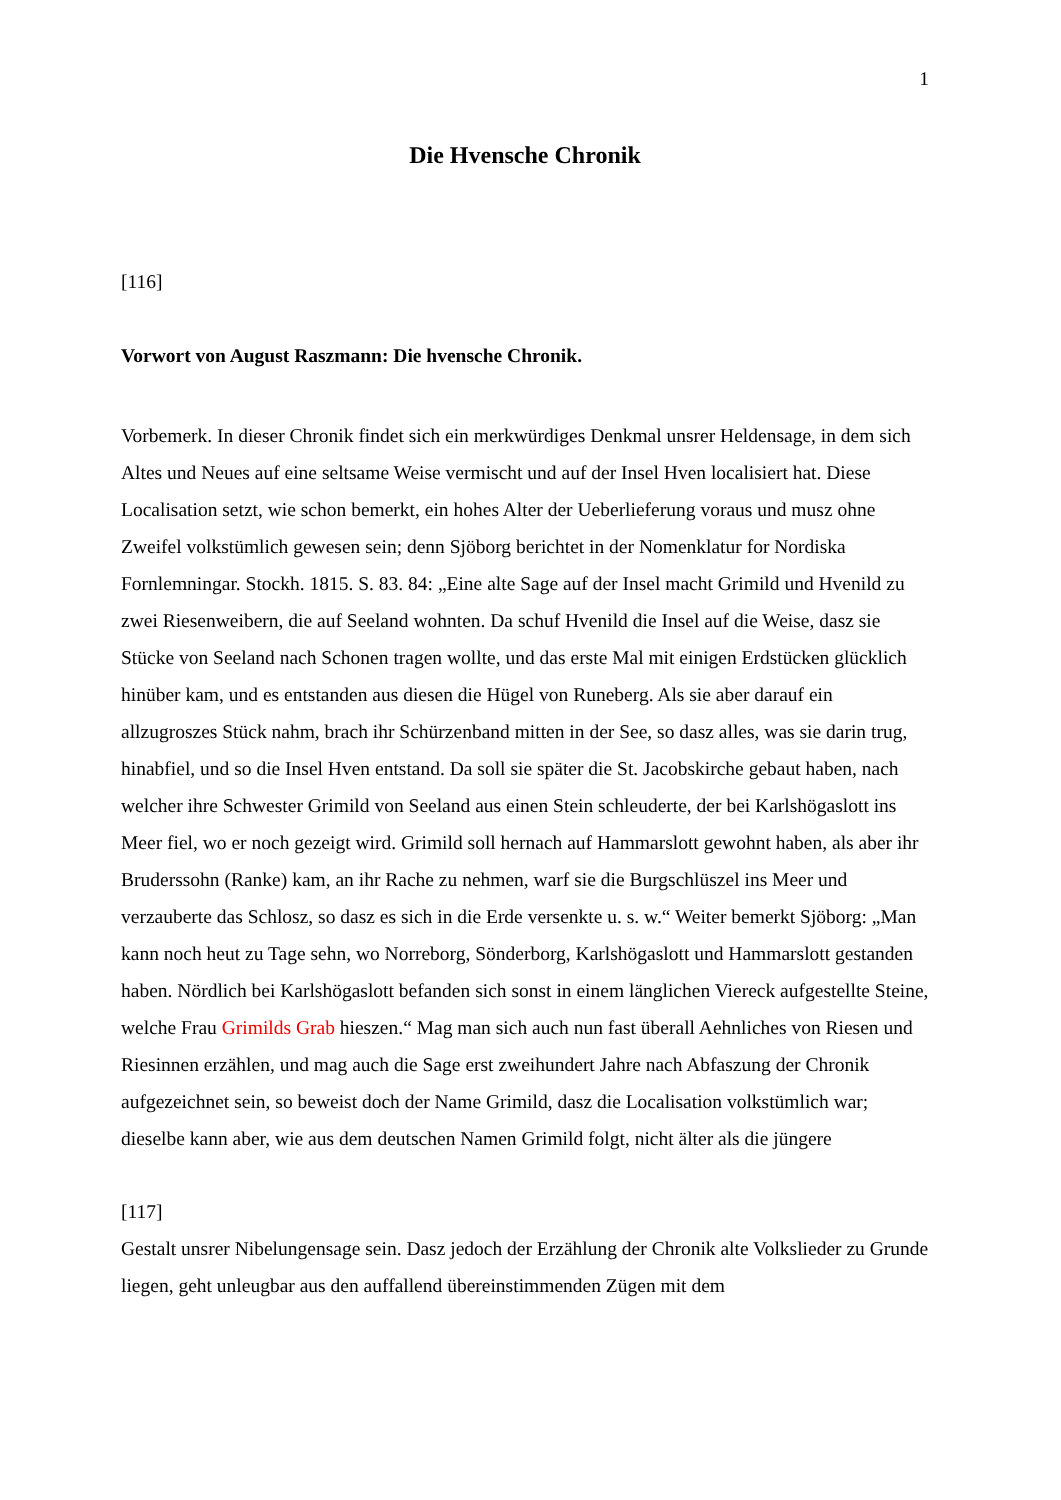1
Die Hvensche Chronik
[116]
Vorwort von August Raszmann: Die hvensche Chronik.
Vorbemerk. In dieser Chronik findet sich ein merkwürdiges Denkmal unsrer Heldensage, in dem sich Altes und Neues auf eine seltsame Weise vermischt und auf der Insel Hven localisiert hat. Diese Localisation setzt, wie schon bemerkt, ein hohes Alter der Ueberlieferung voraus und musz ohne Zweifel volkstümlich gewesen sein; denn Sjöborg berichtet in der Nomenklatur for Nordiska Fornlemningar. Stockh. 1815. S. 83. 84: „Eine alte Sage auf der Insel macht Grimild und Hvenild zu zwei Riesenweibern, die auf Seeland wohnten. Da schuf Hvenild die Insel auf die Weise, dasz sie Stücke von Seeland nach Schonen tragen wollte, und das erste Mal mit einigen Erdstücken glücklich hinüber kam, und es entstanden aus diesen die Hügel von Runeberg. Als sie aber darauf ein allzugroszes Stück nahm, brach ihr Schürzenband mitten in der See, so dasz alles, was sie darin trug, hinabfiel, und so die Insel Hven entstand. Da soll sie später die St. Jacobskirche gebaut haben, nach welcher ihre Schwester Grimild von Seeland aus einen Stein schleuderte, der bei Karlshögaslott ins Meer fiel, wo er noch gezeigt wird. Grimild soll hernach auf Hammarslott gewohnt haben, als aber ihr Bruderssohn (Ranke) kam, an ihr Rache zu nehmen, warf sie die Burgschlüszel ins Meer und verzauberte das Schlosz, so dasz es sich in die Erde versenkte u. s. w.“ Weiter bemerkt Sjöborg: „Man kann noch heut zu Tage sehn, wo Norreborg, Sönderborg, Karlshögaslott und Hammarslott gestanden haben. Nördlich bei Karlshögaslott befanden sich sonst in einem länglichen Viereck aufgestellte Steine, welche Frau Grimilds Grab hieszen.“ Mag man sich auch nun fast überall Aehnliches von Riesen und Riesinnen erzählen, und mag auch die Sage erst zweihundert Jahre nach Abfaszung der Chronik aufgezeichnet sein, so beweist doch der Name Grimild, dasz die Localisation volkstümlich war; dieselbe kann aber, wie aus dem deutschen Namen Grimild folgt, nicht älter als die jüngere
[117]
Gestalt unsrer Nibelungensage sein. Dasz jedoch der Erzählung der Chronik alte Volkslieder zu Grunde liegen, geht unleugbar aus den auffallend übereinstimmenden Zügen mit dem